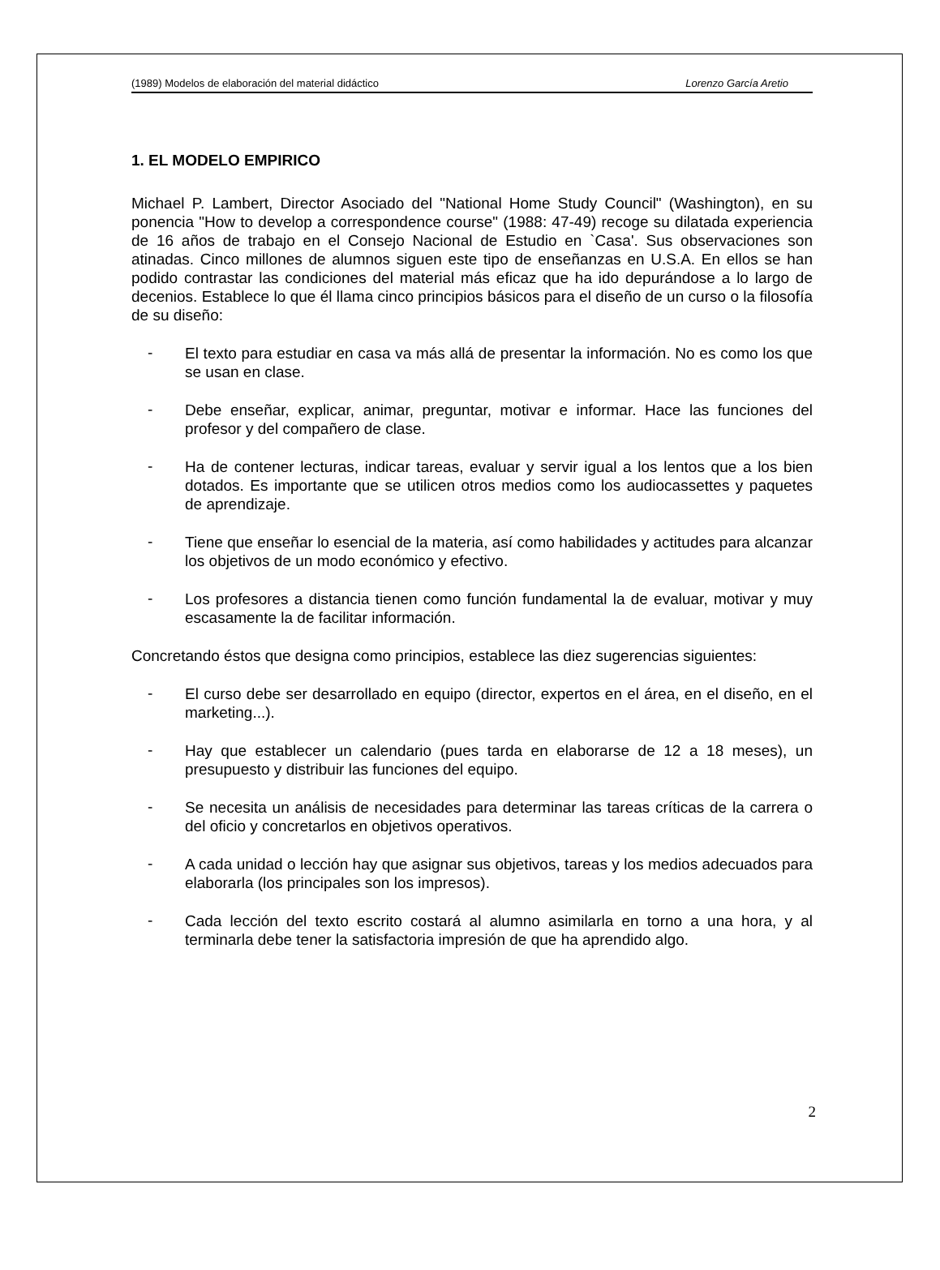(1989) Modelos de elaboración del material didáctico Lorenzo García Aretio
1. EL MODELO EMPIRICO
Michael P. Lambert, Director Asociado del "National Home Study Council" (Washington), en su ponencia "How to develop a correspondence course" (1988: 47-49) recoge su dilatada experiencia de 16 años de trabajo en el Consejo Nacional de Estudio en `Casa'. Sus observaciones son atinadas. Cinco millones de alumnos siguen este tipo de enseñanzas en U.S.A. En ellos se han podido contrastar las condiciones del material más eficaz que ha ido depurándose a lo largo de decenios. Establece lo que él llama cinco principios básicos para el diseño de un curso o la filosofía de su diseño:
-
El texto para estudiar en casa va más allá de presentar la información. No es como los que se usan en clase.
-
Debe enseñar, explicar, animar, preguntar, motivar e informar. Hace las funciones del profesor y del compañero de clase.
-
Ha de contener lecturas, indicar tareas, evaluar y servir igual a los lentos que a los bien dotados. Es importante que se utilicen otros medios como los audiocassettes y paquetes de aprendizaje.
-
Tiene que enseñar lo esencial de la materia, así como habilidades y actitudes para alcanzar los objetivos de un modo económico y efectivo.
-
Los profesores a distancia tienen como función fundamental la de evaluar, motivar y muy escasamente la de facilitar información.
Concretando éstos que designa como principios, establece las diez sugerencias siguientes:
-
El curso debe ser desarrollado en equipo (director, expertos en el área, en el diseño, en el marketing...).
-
Hay que establecer un calendario (pues tarda en elaborarse de 12 a 18 meses), un presupuesto y distribuir las funciones del equipo.
-
Se necesita un análisis de necesidades para determinar las tareas críticas de la carrera o del oficio y concretarlos en objetivos operativos.
-
A cada unidad o lección hay que asignar sus objetivos, tareas y los medios adecuados para elaborarla (los principales son los impresos).
-
Cada lección del texto escrito costará al alumno asimilarla en torno a una hora, y al terminarla debe tener la satisfactoria impresión de que ha aprendido algo.
2